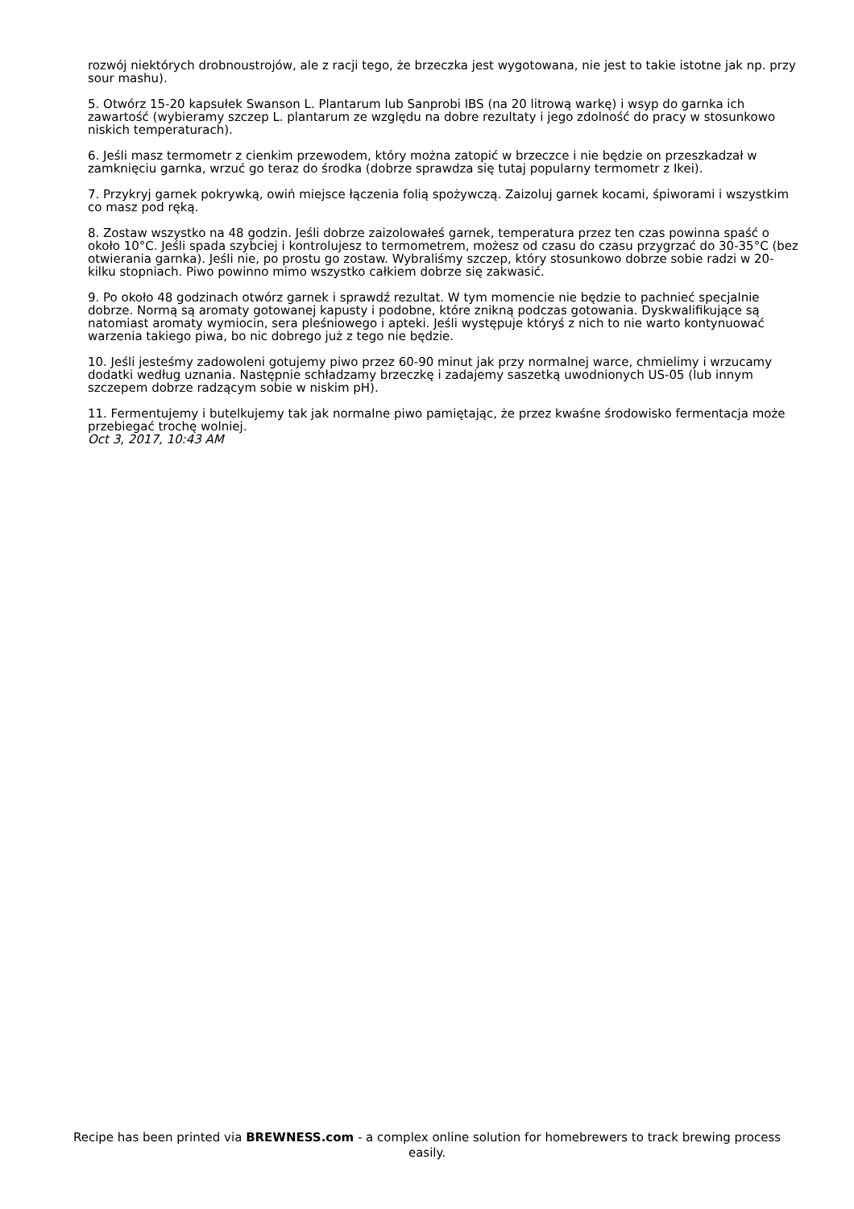rozwój niektórych drobnoustrojów, ale z racji tego, że brzeczka jest wygotowana, nie jest to takie istotne jak np. przy sour mashu).
5. Otwórz 15-20 kapsułek Swanson L. Plantarum lub Sanprobi IBS (na 20 litrową warkę) i wsyp do garnka ich zawartość (wybieramy szczep L. plantarum ze względu na dobre rezultaty i jego zdolność do pracy w stosunkowo niskich temperaturach).
6. Jeśli masz termometr z cienkim przewodem, który można zatopić w brzeczce i nie będzie on przeszkadzał w zamknięciu garnka, wrzuć go teraz do środka (dobrze sprawdza się tutaj popularny termometr z Ikei).
7. Przykryj garnek pokrywką, owiń miejsce łączenia folią spożywczą. Zaizoluj garnek kocami, śpiworami i wszystkim co masz pod ręką.
8. Zostaw wszystko na 48 godzin. Jeśli dobrze zaizolowałeś garnek, temperatura przez ten czas powinna spaść o około 10°C. Jeśli spada szybciej i kontrolujesz to termometrem, możesz od czasu do czasu przygrzać do 30-35°C (bez otwierania garnka). Jeśli nie, po prostu go zostaw. Wybraliśmy szczep, który stosunkowo dobrze sobie radzi w 20-kilku stopniach. Piwo powinno mimo wszystko całkiem dobrze się zakwasić.
9. Po około 48 godzinach otwórz garnek i sprawdź rezultat. W tym momencie nie będzie to pachnieć specjalnie dobrze. Normą są aromaty gotowanej kapusty i podobne, które znikną podczas gotowania. Dyskwalifikujące są natomiast aromaty wymiocin, sera pleśniowego i apteki. Jeśli występuje któryś z nich to nie warto kontynuować warzenia takiego piwa, bo nic dobrego już z tego nie będzie.
10. Jeśli jesteśmy zadowoleni gotujemy piwo przez 60-90 minut jak przy normalnej warce, chmielimy i wrzucamy dodatki według uznania. Następnie schładzamy brzeczkę i zadajemy saszetką uwodnionych US-05 (lub innym szczepem dobrze radzącym sobie w niskim pH).
11. Fermentujemy i butelkujemy tak jak normalne piwo pamiętając, że przez kwaśne środowisko fermentacja może przebiegać trochę wolniej.
Oct 3, 2017, 10:43 AM
Recipe has been printed via BREWNESS.com - a complex online solution for homebrewers to track brewing process easily.